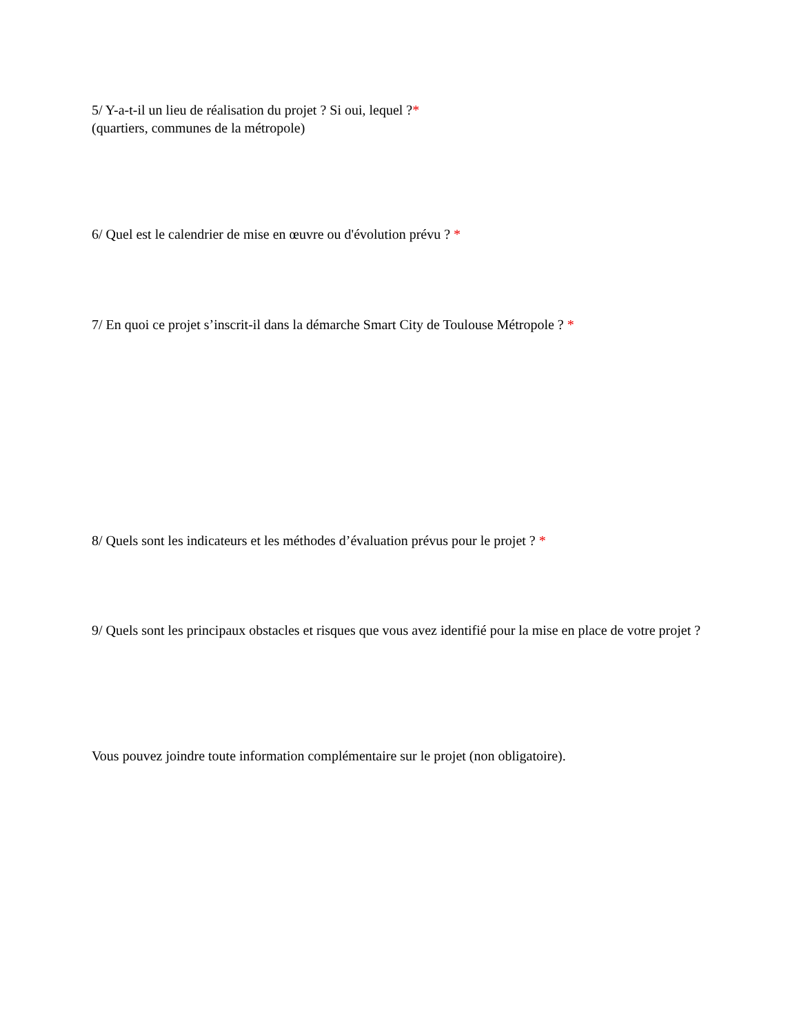5/ Y-a-t-il un lieu de réalisation du projet ? Si oui, lequel ?*
(quartiers, communes de la métropole)
6/ Quel est le calendrier de mise en œuvre ou d'évolution prévu ? *
7/ En quoi ce projet s’inscrit-il dans la démarche Smart City de Toulouse Métropole ? *
8/ Quels sont les indicateurs et les méthodes d’évaluation prévus pour le projet ? *
9/ Quels sont les principaux obstacles et risques que vous avez identifié pour la mise en place de votre projet ?
Vous pouvez joindre toute information complémentaire sur le projet (non obligatoire).